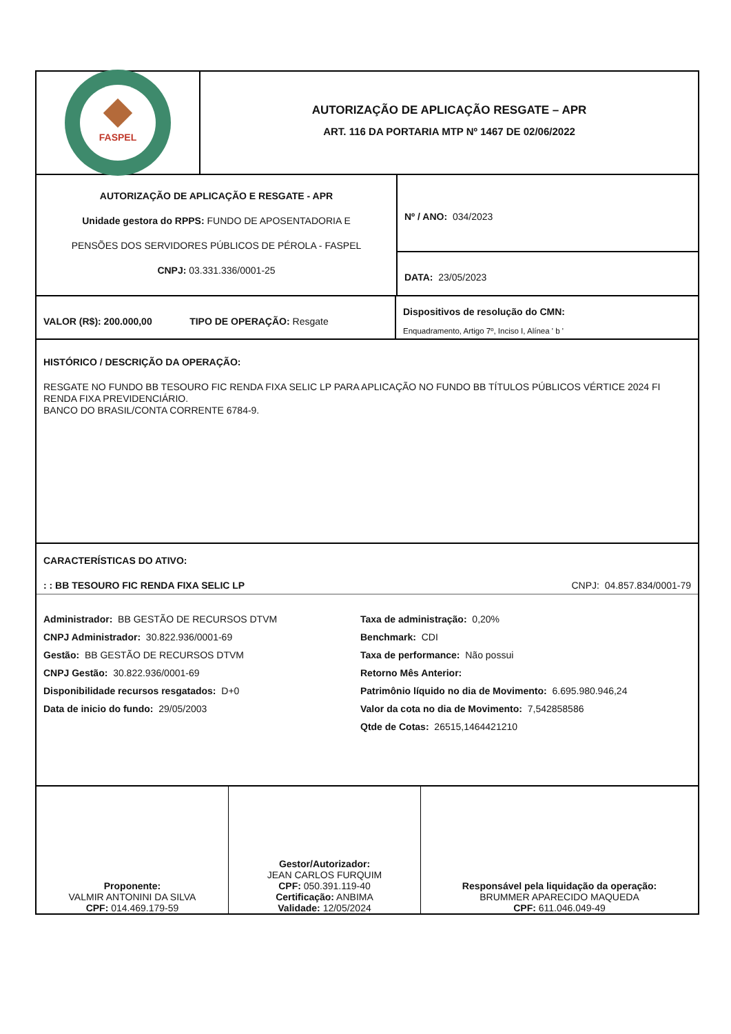FASPEL
AUTORIZAÇÃO DE APLICAÇÃO RESGATE – APR
ART. 116 DA PORTARIA MTP Nº 1467 DE 02/06/2022
AUTORIZAÇÃO DE APLICAÇÃO E RESGATE - APR
Unidade gestora do RPPS: FUNDO DE APOSENTADORIA E
PENSÕES DOS SERVIDORES PÚBLICOS DE PÉROLA - FASPEL
CNPJ: 03.331.336/0001-25
Nº / ANO: 034/2023
DATA: 23/05/2023
VALOR (R$): 200.000,00 TIPO DE OPERAÇÃO: Resgate
Dispositivos de resolução do CMN:
Enquadramento, Artigo 7º, Inciso I, Alínea ' b '
HISTÓRICO / DESCRIÇÃO DA OPERAÇÃO:
RESGATE NO FUNDO BB TESOURO FIC RENDA FIXA SELIC LP PARA APLICAÇÃO NO FUNDO BB TÍTULOS PÚBLICOS VÉRTICE 2024 FI RENDA FIXA PREVIDENCIÁRIO.
BANCO DO BRASIL/CONTA CORRENTE 6784-9.
CARACTERÍSTICAS DO ATIVO:
: : BB TESOURO FIC RENDA FIXA SELIC LP CNPJ: 04.857.834/0001-79
| Administrador: BB GESTÃO DE RECURSOS DTVM | Taxa de administração: 0,20% |
| CNPJ Administrador: 30.822.936/0001-69 | Benchmark: CDI |
| Gestão: BB GESTÃO DE RECURSOS DTVM | Taxa de performance: Não possui |
| CNPJ Gestão: 30.822.936/0001-69 | Retorno Mês Anterior: |
| Disponibilidade recursos resgatados: D+0 | Patrimônio líquido no dia de Movimento: 6.695.980.946,24 |
| Data de inicio do fundo: 29/05/2003 | Valor da cota no dia de Movimento: 7,542858586 |
| | Qtde de Cotas: 26515,1464421210 |
Proponente:
VALMIR ANTONINI DA SILVA
CPF: 014.469.179-59
Gestor/Autorizador:
JEAN CARLOS FURQUIM
CPF: 050.391.119-40
Certificação: ANBIMA
Validade: 12/05/2024
Responsável pela liquidação da operação:
BRUMMER APARECIDO MAQUEDA
CPF: 611.046.049-49